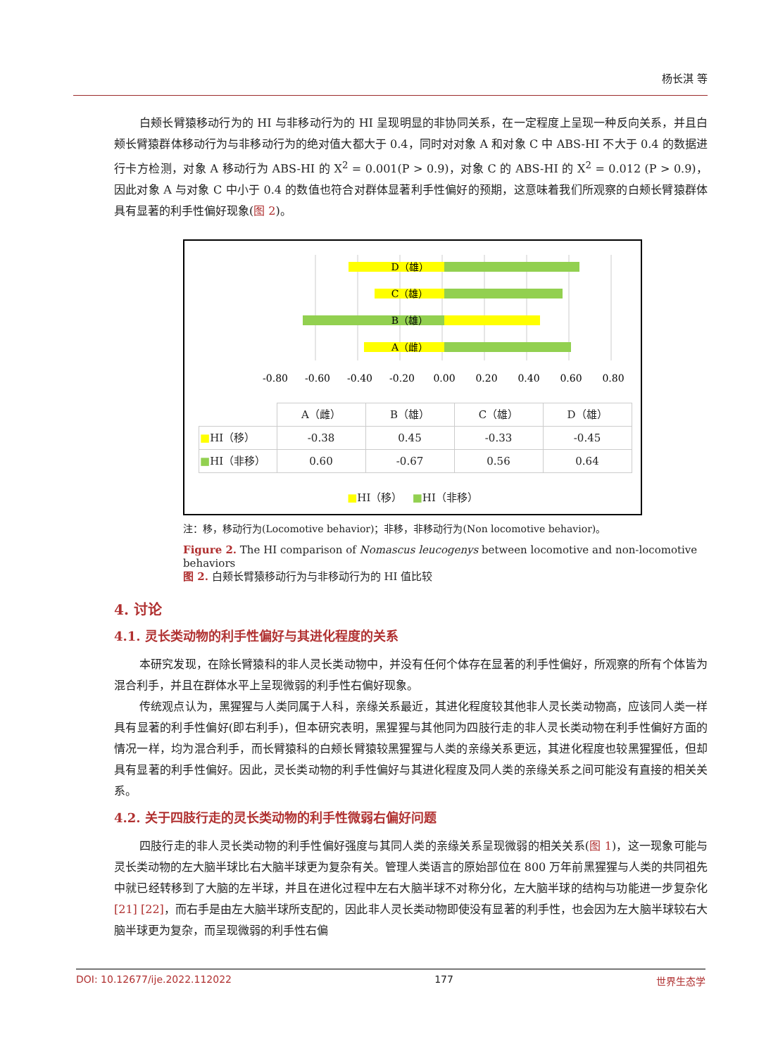杨长淇 等
白颊长臂猿移动行为的 HI 与非移动行为的 HI 呈现明显的非协同关系，在一定程度上呈现一种反向关系，并且白颊长臂猿群体移动行为与非移动行为的绝对值大都大于 0.4，同时对对象 A 和对象 C 中 ABS-HI 不大于 0.4 的数据进行卡方检测，对象 A 移动行为 ABS-HI 的 X<sup>2</sup> = 0.001(P > 0.9)，对象 C 的 ABS-HI 的 X<sup>2</sup> = 0.012 (P > 0.9)，因此对象 A 与对象 C 中小于 0.4 的数值也符合对群体显著利手性偏好的预期，这意味着我们所观察的白颊长臂猿群体具有显著的利手性偏好现象(图 2)。
D（雄）
C（雄）
B（雄）
A（雌）
-0.80
-0.60
-0.40
-0.20
0.00
0.20
0.40
0.60
0.80
| | A（雌） | B（雄） | C（雄） | D（雄） |
| --- | --- | --- | --- | --- |
| ■ HI（移） | -0.38 | 0.45 | -0.33 | -0.45 |
| ■ HI（非移） | 0.60 | -0.67 | 0.56 | 0.64 |
■HI（移） ■HI（非移）
注：移，移动行为(Locomotive behavior)；非移，非移动行为(Non locomotive behavior)。
Figure 2. The HI comparison of Nomascus leucogenys between locomotive and non-locomotive behaviors
图 2. 白颊长臂猿移动行为与非移动行为的 HI 值比较
4. 讨论
4.1. 灵长类动物的利手性偏好与其进化程度的关系
本研究发现，在除长臂猿科的非人灵长类动物中，并没有任何个体存在显著的利手性偏好，所观察的所有个体皆为混合利手，并且在群体水平上呈现微弱的利手性右偏好现象。
传统观点认为，黑猩猩与人类同属于人科，亲缘关系最近，其进化程度较其他非人灵长类动物高，应该同人类一样具有显著的利手性偏好(即右利手)，但本研究表明，黑猩猩与其他同为四肢行走的非人灵长类动物在利手性偏好方面的情况一样，均为混合利手，而长臂猿科的白颊长臂猿较黑猩猩与人类的亲缘关系更远，其进化程度也较黑猩猩低，但却具有显著的利手性偏好。因此，灵长类动物的利手性偏好与其进化程度及同人类的亲缘关系之间可能没有直接的相关关系。
4.2. 关于四肢行走的灵长类动物的利手性微弱右偏好问题
四肢行走的非人灵长类动物的利手性偏好强度与其同人类的亲缘关系呈现微弱的相关关系(图 1)，这一现象可能与灵长类动物的左大脑半球比右大脑半球更为复杂有关。管理人类语言的原始部位在 800 万年前黑猩猩与人类的共同祖先中就已经转移到了大脑的左半球，并且在进化过程中左右大脑半球不对称分化，左大脑半球的结构与功能进一步复杂化[21] [22]，而右手是由左大脑半球所支配的，因此非人灵长类动物即使没有显著的利手性，也会因为左大脑半球较右大脑半球更为复杂，而呈现微弱的利手性右偏
DOI: 10.12677/ije.2022.112022 177 世界生态学